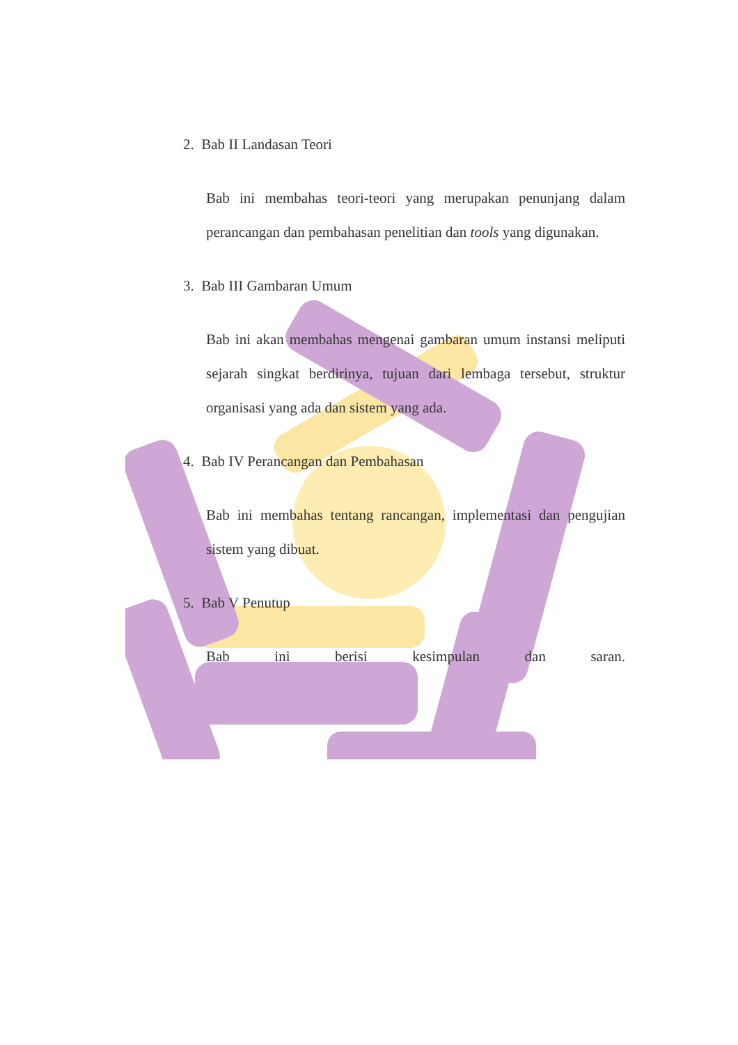2. Bab II Landasan Teori
Bab ini membahas teori-teori yang merupakan penunjang dalam perancangan dan pembahasan penelitian dan tools yang digunakan.
3. Bab III Gambaran Umum
Bab ini akan membahas mengenai gambaran umum instansi meliputi sejarah singkat berdirinya, tujuan dari lembaga tersebut, struktur organisasi yang ada dan sistem yang ada.
4. Bab IV Perancangan dan Pembahasan
Bab ini membahas tentang rancangan, implementasi dan pengujian sistem yang dibuat.
5. Bab V Penutup
Bab ini berisi kesimpulan dan saran.